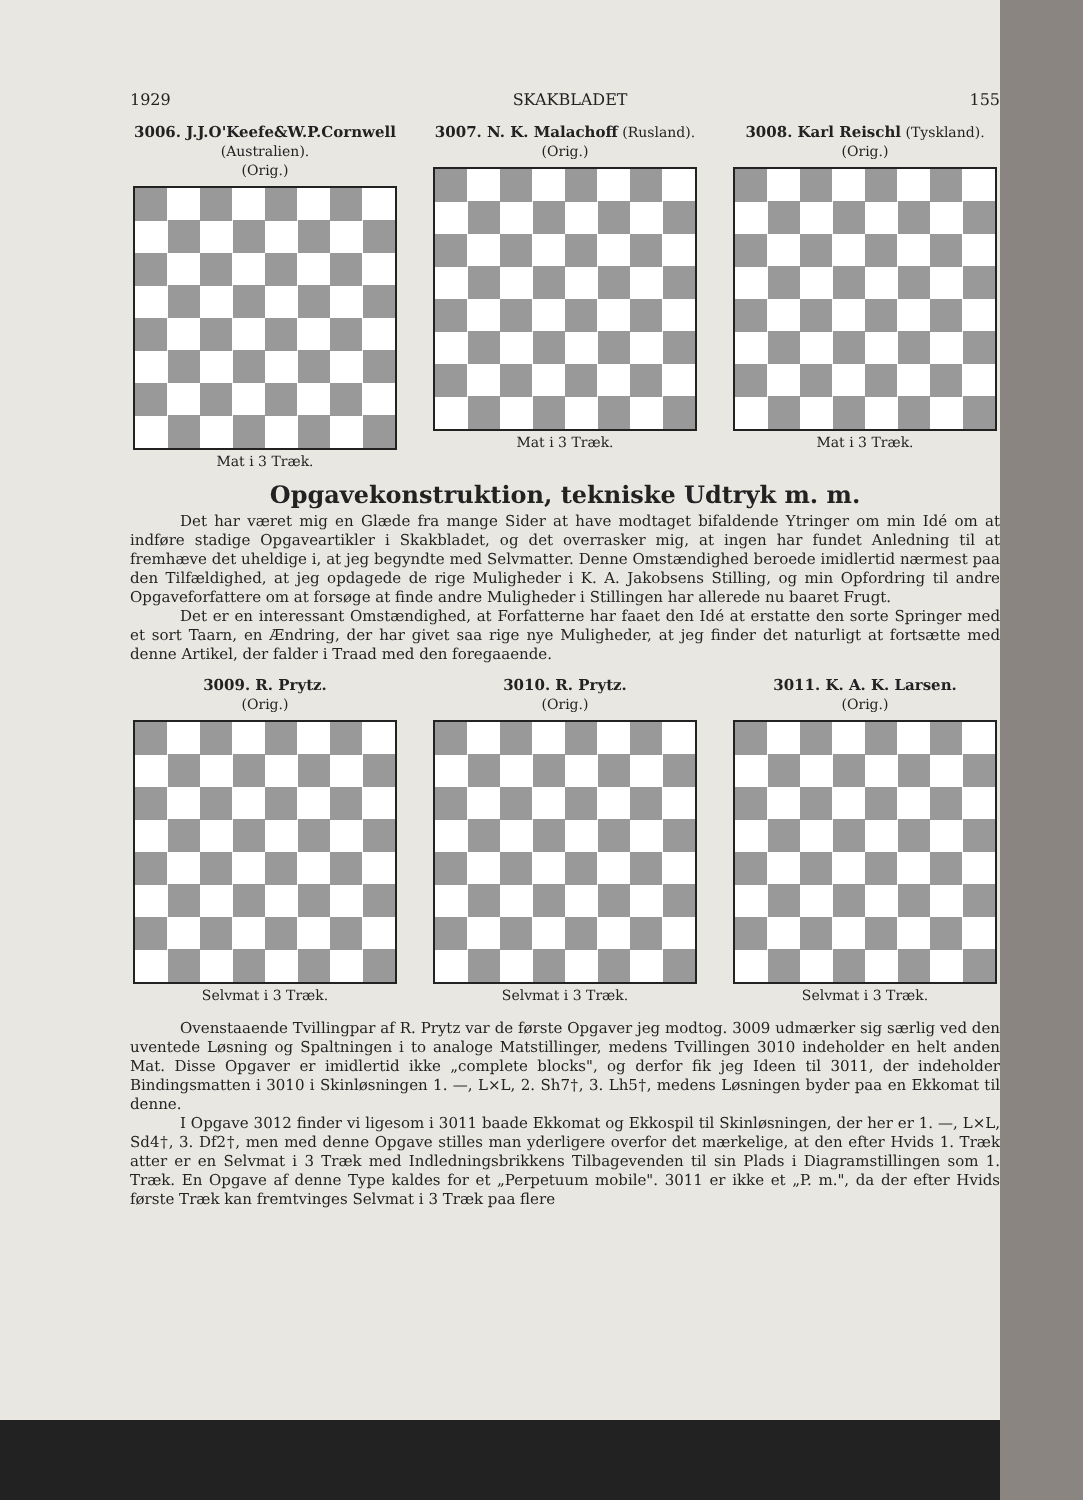1929 SKAKBLADET 155
3006. J.J.O'Keefe&W.P.Cornwell
(Australien).
(Orig.)
Mat i 3 Træk.
3007. N. K. Malachoff (Rusland).
(Orig.)
Mat i 3 Træk.
3008. Karl Reischl (Tyskland).
(Orig.)
Mat i 3 Træk.
Opgavekonstruktion, tekniske Udtryk m. m.
Det har været mig en Glæde fra mange Sider at have modtaget bifaldende Ytringer om min Idé om at indføre stadige Opgaveartikler i Skakbladet, og det overrasker mig, at ingen har fundet Anledning til at fremhæve det uheldige i, at jeg begyndte med Selvmatter. Denne Omstændighed beroede imidlertid nærmest paa den Tilfældighed, at jeg opdagede de rige Muligheder i K. A. Jakobsens Stilling, og min Opfordring til andre Opgaveforfattere om at forsøge at finde andre Muligheder i Stillingen har allerede nu baaret Frugt.
Det er en interessant Omstændighed, at Forfatterne har faaet den Idé at erstatte den sorte Springer med et sort Taarn, en Ændring, der har givet saa rige nye Muligheder, at jeg finder det naturligt at fortsætte med denne Artikel, der falder i Traad med den foregaaende.
3009. R. Prytz.
(Orig.)
Selvmat i 3 Træk.
3010. R. Prytz.
(Orig.)
Selvmat i 3 Træk.
3011. K. A. K. Larsen.
(Orig.)
Selvmat i 3 Træk.
Ovenstaaende Tvillingpar af R. Prytz var de første Opgaver jeg modtog. 3009 udmærker sig særlig ved den uventede Løsning og Spaltningen i to analoge Matstillinger, medens Tvillingen 3010 indeholder en helt anden Mat. Disse Opgaver er imidlertid ikke „complete blocks", og derfor fik jeg Ideen til 3011, der indeholder Bindingsmatten i 3010 i Skinløsningen 1. —, L×L, 2. Sh7†, 3. Lh5†, medens Løsningen byder paa en Ekkomat til denne.
I Opgave 3012 finder vi ligesom i 3011 baade Ekkomat og Ekkospil til Skinløsningen, der her er 1. —, L×L, Sd4†, 3. Df2†, men med denne Opgave stilles man yderligere overfor det mærkelige, at den efter Hvids 1. Træk atter er en Selvmat i 3 Træk med Indledningsbrikkens Tilbagevenden til sin Plads i Diagramstillingen som 1. Træk. En Opgave af denne Type kaldes for et „Perpetuum mobile". 3011 er ikke et „P. m.", da der efter Hvids første Træk kan fremtvinges Selvmat i 3 Træk paa flere